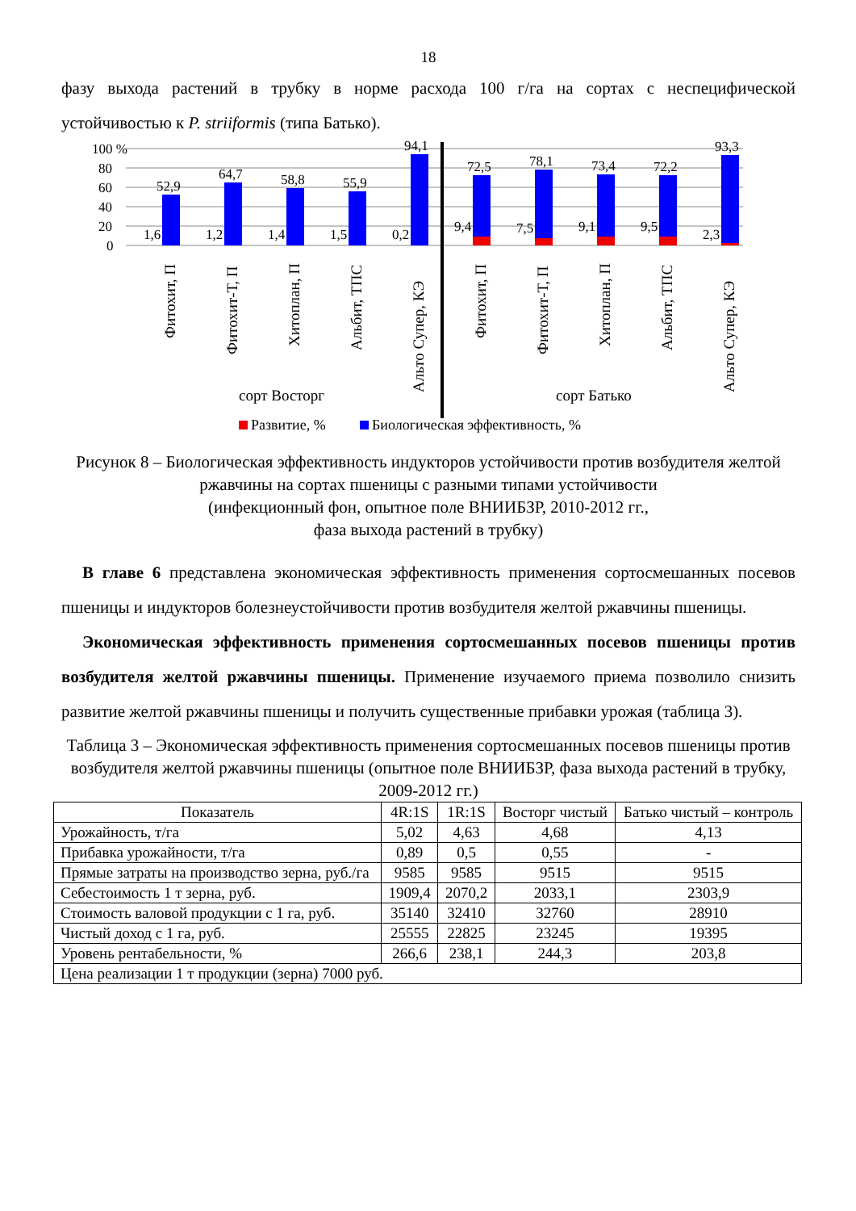18
фазу выхода растений в трубку в норме расхода 100 г/га на сортах с неспецифической устойчивостью к P. striiformis (типа Батько).
100 %
80
60
40
20
0
52,9
64,7
58,8
55,9
94,1
72,5
78,1
73,4
72,2
93,3
1,6
1,2
1,4
1,5
0,2
9,4
7,5
9,1
9,5
2,3
Фитохит, П
Фитохит-Т, П
Хитоплан, П
Альбит, ТПС
Альто Супер, КЭ
Фитохит, П
Фитохит-Т, П
Хитоплан, П
Альбит, ТПС
Альто Супер, КЭ
сорт Восторг
сорт Батько
Развитие, %
Биологическая эффективность, %
Рисунок 8 – Биологическая эффективность индукторов устойчивости против возбудителя желтой ржавчины на сортах пшеницы с разными типами устойчивости
(инфекционный фон, опытное поле ВНИИБЗР, 2010-2012 гг.,
фаза выхода растений в трубку)
В главе 6 представлена экономическая эффективность применения сортосмешанных посевов пшеницы и индукторов болезнеустойчивости против возбудителя желтой ржавчины пшеницы.
Экономическая эффективность применения сортосмешанных посевов пшеницы против возбудителя желтой ржавчины пшеницы. Применение изучаемого приема позволило снизить развитие желтой ржавчины пшеницы и получить существенные прибавки урожая (таблица 3).
Таблица 3 – Экономическая эффективность применения сортосмешанных посевов пшеницы против возбудителя желтой ржавчины пшеницы (опытное поле ВНИИБЗР, фаза выхода растений в трубку, 2009-2012 гг.)
| Показатель | 4R:1S | 1R:1S | Восторг чистый | Батько чистый – контроль |
| --- | --- | --- | --- | --- |
| Урожайность, т/га | 5,02 | 4,63 | 4,68 | 4,13 |
| Прибавка урожайности, т/га | 0,89 | 0,5 | 0,55 | - |
| Прямые затраты на производство зерна, руб./га | 9585 | 9585 | 9515 | 9515 |
| Себестоимость 1 т зерна, руб. | 1909,4 | 2070,2 | 2033,1 | 2303,9 |
| Стоимость валовой продукции с 1 га, руб. | 35140 | 32410 | 32760 | 28910 |
| Чистый доход с 1 га, руб. | 25555 | 22825 | 23245 | 19395 |
| Уровень рентабельности, % | 266,6 | 238,1 | 244,3 | 203,8 |
| Цена реализации 1 т продукции (зерна) 7000 руб. | | | | |